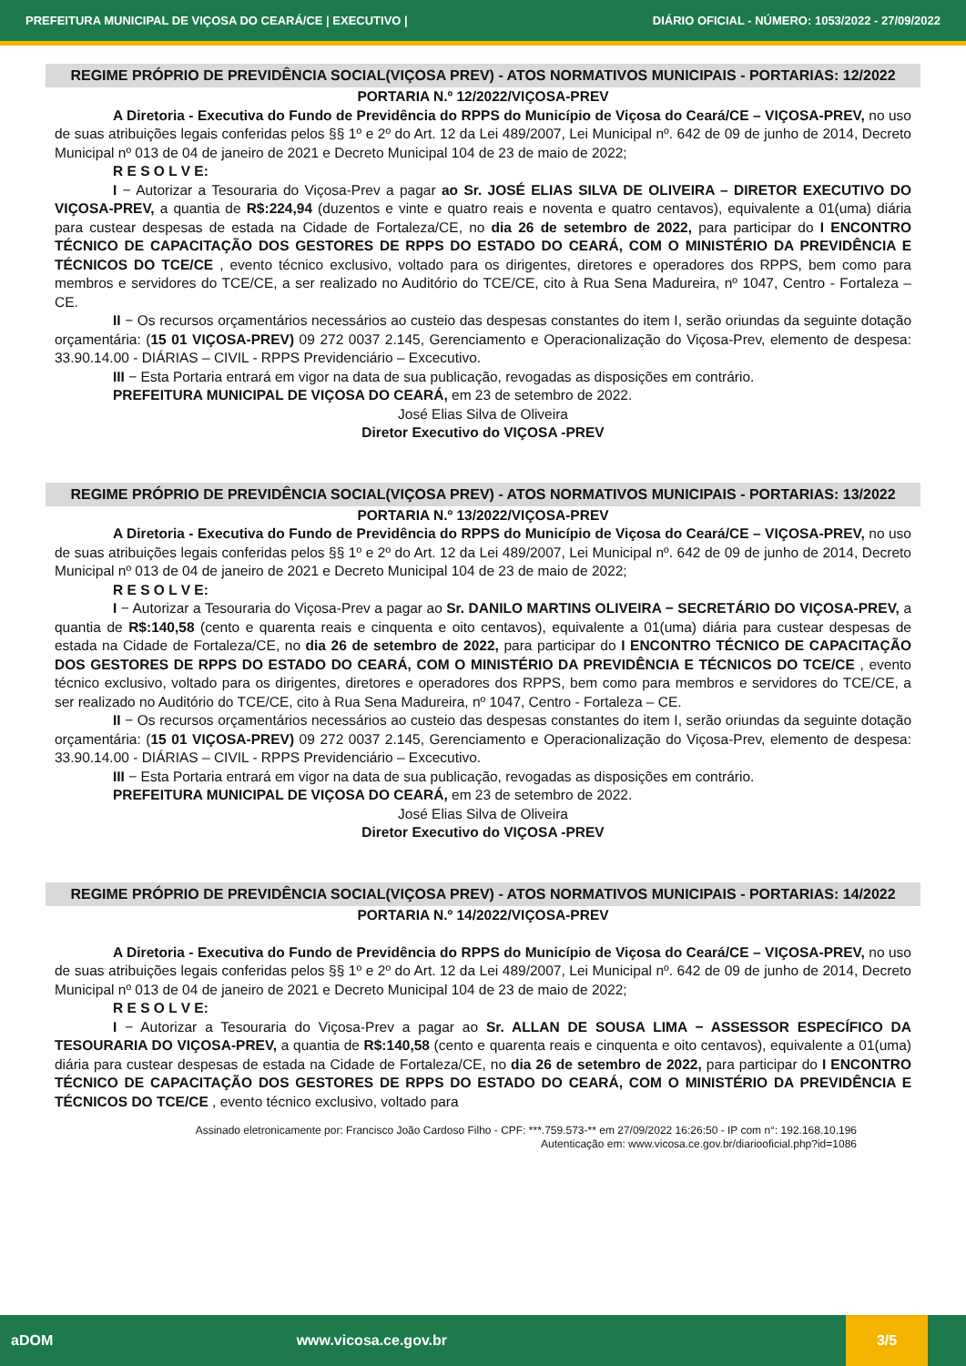PREFEITURA MUNICIPAL DE VIÇOSA DO CEARÁ/CE | EXECUTIVO | DIÁRIO OFICIAL - NÚMERO: 1053/2022 - 27/09/2022
REGIME PRÓPRIO DE PREVIDÊNCIA SOCIAL(VIÇOSA PREV) - ATOS NORMATIVOS MUNICIPAIS - PORTARIAS: 12/2022
PORTARIA N.º 12/2022/VIÇOSA-PREV
A Diretoria - Executiva do Fundo de Previdência do RPPS do Município de Viçosa do Ceará/CE – VIÇOSA-PREV, no uso de suas atribuições legais conferidas pelos §§ 1º e 2º do Art. 12 da Lei 489/2007, Lei Municipal nº. 642 de 09 de junho de 2014, Decreto Municipal nº 013 de 04 de janeiro de 2021 e Decreto Municipal 104 de 23 de maio de 2022;
R E S O L V E:
I − Autorizar a Tesouraria do Viçosa-Prev a pagar ao Sr. JOSÉ ELIAS SILVA DE OLIVEIRA – DIRETOR EXECUTIVO DO VIÇOSA-PREV, a quantia de R$:224,94 (duzentos e vinte e quatro reais e noventa e quatro centavos), equivalente a 01(uma) diária para custear despesas de estada na Cidade de Fortaleza/CE, no dia 26 de setembro de 2022, para participar do I ENCONTRO TÉCNICO DE CAPACITAÇÃO DOS GESTORES DE RPPS DO ESTADO DO CEARÁ, COM O MINISTÉRIO DA PREVIDÊNCIA E TÉCNICOS DO TCE/CE , evento técnico exclusivo, voltado para os dirigentes, diretores e operadores dos RPPS, bem como para membros e servidores do TCE/CE, a ser realizado no Auditório do TCE/CE, cito à Rua Sena Madureira, nº 1047, Centro - Fortaleza – CE.
II − Os recursos orçamentários necessários ao custeio das despesas constantes do item I, serão oriundas da seguinte dotação orçamentária: (15 01 VIÇOSA-PREV) 09 272 0037 2.145, Gerenciamento e Operacionalização do Viçosa-Prev, elemento de despesa: 33.90.14.00 - DIÁRIAS – CIVIL - RPPS Previdenciário – Excecutivo.
III − Esta Portaria entrará em vigor na data de sua publicação, revogadas as disposições em contrário.
PREFEITURA MUNICIPAL DE VIÇOSA DO CEARÁ, em 23 de setembro de 2022.
José Elias Silva de Oliveira
Diretor Executivo do VIÇOSA -PREV
REGIME PRÓPRIO DE PREVIDÊNCIA SOCIAL(VIÇOSA PREV) - ATOS NORMATIVOS MUNICIPAIS - PORTARIAS: 13/2022
PORTARIA N.º 13/2022/VIÇOSA-PREV
A Diretoria - Executiva do Fundo de Previdência do RPPS do Município de Viçosa do Ceará/CE – VIÇOSA-PREV, no uso de suas atribuições legais conferidas pelos §§ 1º e 2º do Art. 12 da Lei 489/2007, Lei Municipal nº. 642 de 09 de junho de 2014, Decreto Municipal nº 013 de 04 de janeiro de 2021 e Decreto Municipal 104 de 23 de maio de 2022;
R E S O L V E:
I − Autorizar a Tesouraria do Viçosa-Prev a pagar ao Sr. DANILO MARTINS OLIVEIRA − SECRETÁRIO DO VIÇOSA-PREV, a quantia de R$:140,58 (cento e quarenta reais e cinquenta e oito centavos), equivalente a 01(uma) diária para custear despesas de estada na Cidade de Fortaleza/CE, no dia 26 de setembro de 2022, para participar do I ENCONTRO TÉCNICO DE CAPACITAÇÃO DOS GESTORES DE RPPS DO ESTADO DO CEARÁ, COM O MINISTÉRIO DA PREVIDÊNCIA E TÉCNICOS DO TCE/CE , evento técnico exclusivo, voltado para os dirigentes, diretores e operadores dos RPPS, bem como para membros e servidores do TCE/CE, a ser realizado no Auditório do TCE/CE, cito à Rua Sena Madureira, nº 1047, Centro - Fortaleza – CE.
II − Os recursos orçamentários necessários ao custeio das despesas constantes do item I, serão oriundas da seguinte dotação orçamentária: (15 01 VIÇOSA-PREV) 09 272 0037 2.145, Gerenciamento e Operacionalização do Viçosa-Prev, elemento de despesa: 33.90.14.00 - DIÁRIAS – CIVIL - RPPS Previdenciário – Excecutivo.
III − Esta Portaria entrará em vigor na data de sua publicação, revogadas as disposições em contrário.
PREFEITURA MUNICIPAL DE VIÇOSA DO CEARÁ, em 23 de setembro de 2022.
José Elias Silva de Oliveira
Diretor Executivo do VIÇOSA -PREV
REGIME PRÓPRIO DE PREVIDÊNCIA SOCIAL(VIÇOSA PREV) - ATOS NORMATIVOS MUNICIPAIS - PORTARIAS: 14/2022
PORTARIA N.º 14/2022/VIÇOSA-PREV
A Diretoria - Executiva do Fundo de Previdência do RPPS do Município de Viçosa do Ceará/CE – VIÇOSA-PREV, no uso de suas atribuições legais conferidas pelos §§ 1º e 2º do Art. 12 da Lei 489/2007, Lei Municipal nº. 642 de 09 de junho de 2014, Decreto Municipal nº 013 de 04 de janeiro de 2021 e Decreto Municipal 104 de 23 de maio de 2022;
R E S O L V E:
I − Autorizar a Tesouraria do Viçosa-Prev a pagar ao Sr. ALLAN DE SOUSA LIMA − ASSESSOR ESPECÍFICO DA TESOURARIA DO VIÇOSA-PREV, a quantia de R$:140,58 (cento e quarenta reais e cinquenta e oito centavos), equivalente a 01(uma) diária para custear despesas de estada na Cidade de Fortaleza/CE, no dia 26 de setembro de 2022, para participar do I ENCONTRO TÉCNICO DE CAPACITAÇÃO DOS GESTORES DE RPPS DO ESTADO DO CEARÁ, COM O MINISTÉRIO DA PREVIDÊNCIA E TÉCNICOS DO TCE/CE , evento técnico exclusivo, voltado para
Assinado eletronicamente por: Francisco João Cardoso Filho - CPF: ***.759.573-** em 27/09/2022 16:26:50 - IP com n°: 192.168.10.196
Autenticação em: www.vicosa.ce.gov.br/diariooficial.php?id=1086
aDOM www.vicosa.ce.gov.br
3/5